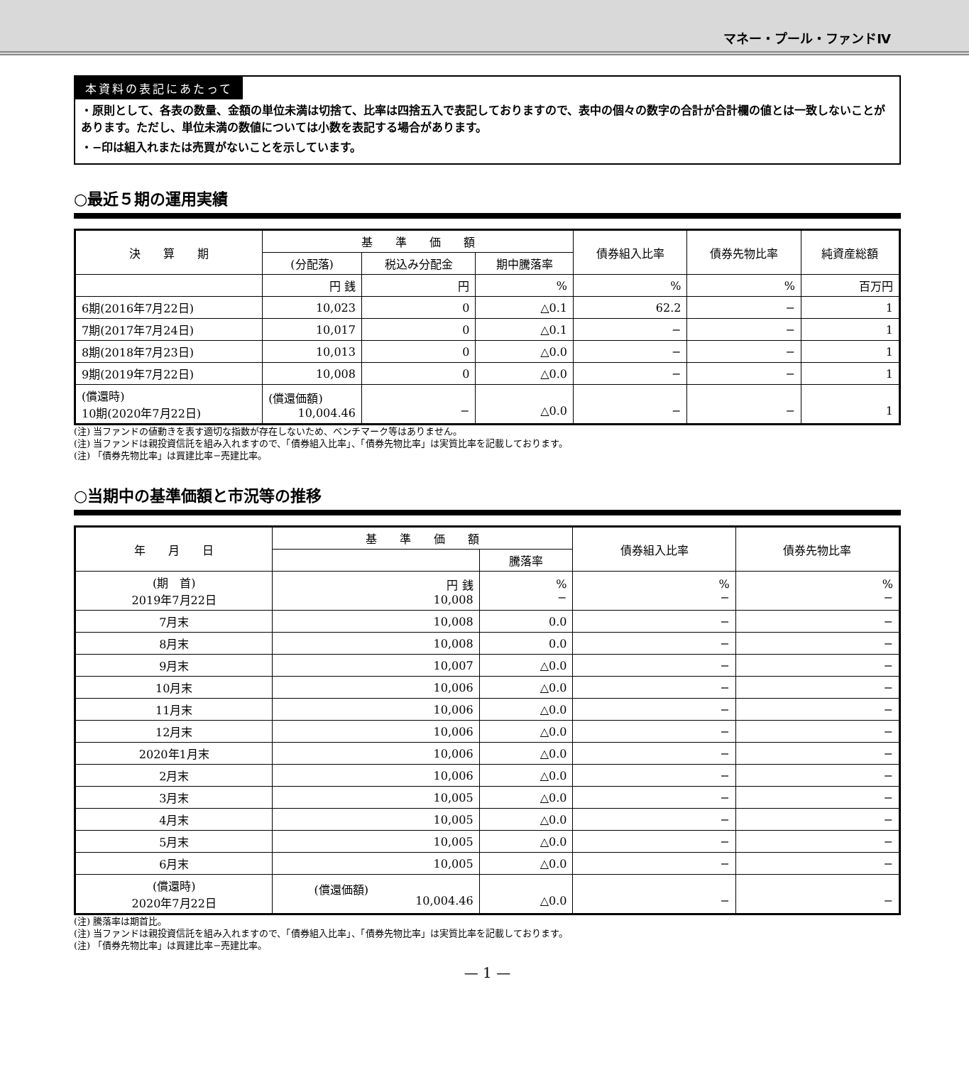マネー・プール・ファンドⅣ
本資料の表記にあたって
・原則として、各表の数量、金額の単位未満は切捨て、比率は四捨五入で表記しておりますので、表中の個々の数字の合計が合計欄の値とは一致しないことがあります。ただし、単位未満の数値については小数を表記する場合があります。
・−印は組入れまたは売買がないことを示しています。
○最近５期の運用実績
| 決 算 期 | 基 準 価 額 | | | 債券組入比率 | 債券先物比率 | 純資産総額 |
| --- | --- | --- | --- | --- | --- | --- |
| | (分配落) | 税込み分配金 | 期中騰落率 | | | |
| | 円 銭 | 円 | % | % | % | 百万円 |
| 6期(2016年7月22日) | 10,023 | 0 | △0.1 | 62.2 | − | 1 |
| 7期(2017年7月24日) | 10,017 | 0 | △0.1 | − | − | 1 |
| 8期(2018年7月23日) | 10,013 | 0 | △0.0 | − | − | 1 |
| 9期(2019年7月22日) | 10,008 | 0 | △0.0 | − | − | 1 |
| (償還時) 10期(2020年7月22日) | (償還価額) 10,004.46 | − | △0.0 | − | − | 1 |
(注) 当ファンドの値動きを表す適切な指数が存在しないため、ベンチマーク等はありません。
(注) 当ファンドは親投資信託を組み入れますので、「債券組入比率」、「債券先物比率」は実質比率を記載しております。
(注) 「債券先物比率」は買建比率−売建比率。
○当期中の基準価額と市況等の推移
| 年 月 日 | 基 準 価 額 | | 債券組入比率 | 債券先物比率 |
| --- | --- | --- | --- | --- |
| | | 騰落率 | | |
| (期 首) 2019年7月22日 | 円 銭 10,008 | % − | % − | % − |
| 7月末 | 10,008 | 0.0 | − | − |
| 8月末 | 10,008 | 0.0 | − | − |
| 9月末 | 10,007 | △0.0 | − | − |
| 10月末 | 10,006 | △0.0 | − | − |
| 11月末 | 10,006 | △0.0 | − | − |
| 12月末 | 10,006 | △0.0 | − | − |
| 2020年1月末 | 10,006 | △0.0 | − | − |
| 2月末 | 10,006 | △0.0 | − | − |
| 3月末 | 10,005 | △0.0 | − | − |
| 4月末 | 10,005 | △0.0 | − | − |
| 5月末 | 10,005 | △0.0 | − | − |
| 6月末 | 10,005 | △0.0 | − | − |
| (償還時) 2020年7月22日 | (償還価額) 10,004.46 | △0.0 | − | − |
(注) 騰落率は期首比。
(注) 当ファンドは親投資信託を組み入れますので、「債券組入比率」、「債券先物比率」は実質比率を記載しております。
(注) 「債券先物比率」は買建比率−売建比率。
— 1 —